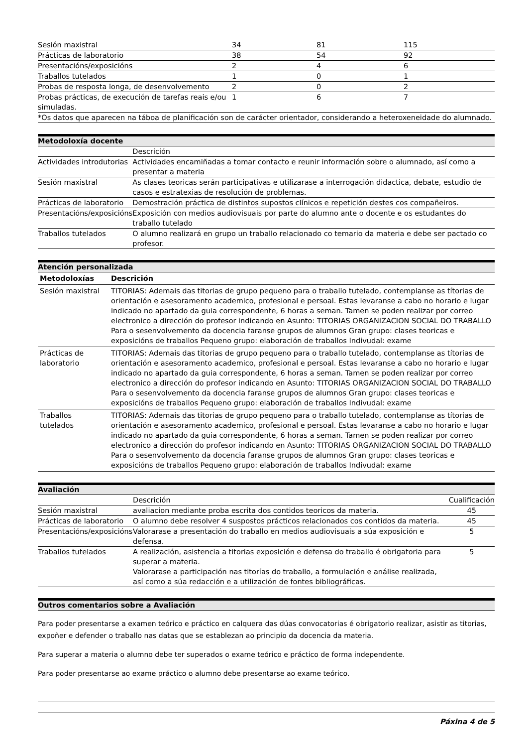| Sesión maxistral | 34 | 81 | 115 |
| Prácticas de laboratorio | 38 | 54 | 92 |
| Presentacións/exposicións | 2 | 4 | 6 |
| Traballos tutelados | 1 | 0 | 1 |
| Probas de resposta longa, de desenvolvemento | 2 | 0 | 2 |
| Probas prácticas, de execución de tarefas reais e/ou simuladas. | 1 | 6 | 7 |
| *Os datos que aparecen na táboa de planificación son de carácter orientador, considerando a heteroxeneidade do alumnado. | | | |
Metodoloxía docente
| | Descrición |
| Actividades introdutorias | Actividades encamiñadas a tomar contacto e reunir información sobre o alumnado, así como a presentar a materia |
| Sesión maxistral | As clases teoricas serán participativas e utilizarase a interrogación didactica, debate, estudio de casos e estratexias de resolución de problemas. |
| Prácticas de laboratorio | Demostración práctica de distintos supostos clínicos e repetición destes cos compañeiros. |
| Presentacións/exposicións | Exposición con medios audiovisuais por parte do alumno ante o docente e os estudantes do traballo tutelado |
| Traballos tutelados | O alumno realizará en grupo un traballo relacionado co temario da materia e debe ser pactado co profesor. |
Atención personalizada
| Metodoloxías | Descrición |
| --- | --- |
| Sesión maxistral | TITORIAS: Ademais das titorias de grupo pequeno para o traballo tutelado, contemplanse as títorias de orientación e asesoramento academico, profesional e persoal. Estas levaranse a cabo no horario e lugar indicado no apartado da guia correspondente, 6 horas a seman. Tamen se poden realizar por correo electronico a dirección do profesor indicando en Asunto: TITORIAS ORGANIZACION SOCIAL DO TRABALLO Para o sesenvolvemento da docencia faranse grupos de alumnos Gran grupo: clases teoricas e exposicións de traballos Pequeno grupo: elaboración de traballos Indivudal: exame |
| Prácticas de laboratorio | TITORIAS: Ademais das titorias de grupo pequeno para o traballo tutelado, contemplanse as títorias de orientación e asesoramento academico, profesional e persoal. Estas levaranse a cabo no horario e lugar indicado no apartado da guia correspondente, 6 horas a seman. Tamen se poden realizar por correo electronico a dirección do profesor indicando en Asunto: TITORIAS ORGANIZACION SOCIAL DO TRABALLO Para o sesenvolvemento da docencia faranse grupos de alumnos Gran grupo: clases teoricas e exposicións de traballos Pequeno grupo: elaboración de traballos Indivudal: exame |
| Traballos tutelados | TITORIAS: Ademais das titorias de grupo pequeno para o traballo tutelado, contemplanse as títorias de orientación e asesoramento academico, profesional e persoal. Estas levaranse a cabo no horario e lugar indicado no apartado da guia correspondente, 6 horas a seman. Tamen se poden realizar por correo electronico a dirección do profesor indicando en Asunto: TITORIAS ORGANIZACION SOCIAL DO TRABALLO Para o sesenvolvemento da docencia faranse grupos de alumnos Gran grupo: clases teoricas e exposicións de traballos Pequeno grupo: elaboración de traballos Indivudal: exame |
Avaliación
| | Descrición | Cualificación |
| Sesión maxistral | avaliacion mediante proba escrita dos contidos teoricos da materia. | 45 |
| Prácticas de laboratorio | O alumno debe resolver 4 suspostos prácticos relacionados cos contidos da materia. | 45 |
| Presentacións/exposicións | Valorarase a presentación do traballo en medios audiovisuais a súa exposición e defensa. | 5 |
| Traballos tutelados | A realización, asistencia a titorias exposición e defensa do traballo é obrigatoria para superar a materia. Valorarase a participación nas titorías do traballo, a formulación e análise realizada, así como a súa redacción e a utilización de fontes bibliográficas. | 5 |
Outros comentarios sobre a Avaliación
Para poder presentarse a examen teórico e práctico en calquera das dúas convocatorias é obrigatorio realizar, asistir as titorias, expoñer e defender o traballo nas datas que se establezan ao principio da docencia da materia.
Para superar a materia o alumno debe ter superados o exame teórico e práctico de forma independente.
Para poder presentarse ao exame práctico o alumno debe presentarse ao exame teórico.
Páxina 4 de 5